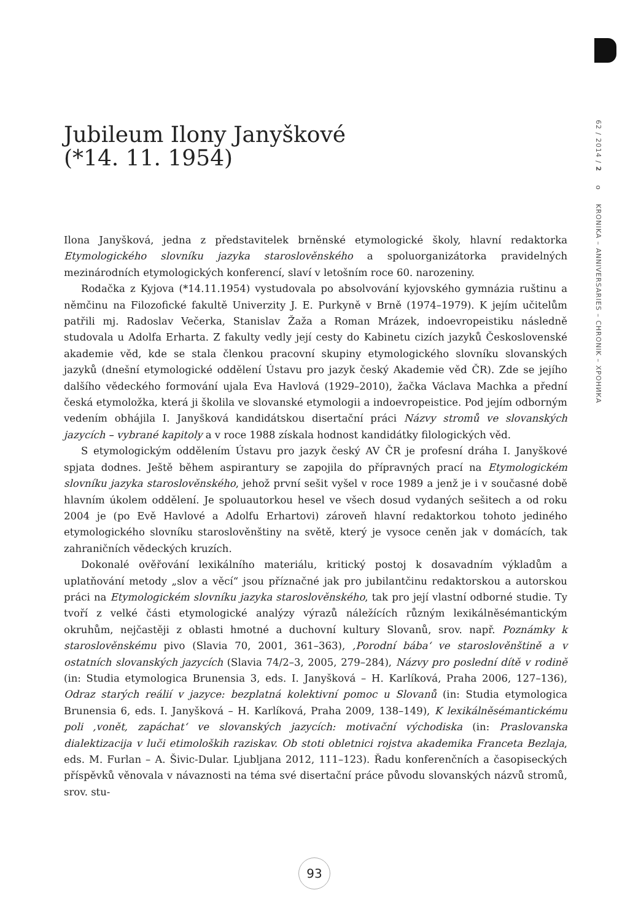62 / 2014 / 2 o KRONIKA – ANNIVERSARIES – CHRONIK – ХРОНИКА
Jubileum Ilony Janyškové
(*14. 11. 1954)
Ilona Janyšková, jedna z představitelek brněnské etymologické školy, hlavní redaktorka Etymologického slovníku jazyka staroslověnského a spoluorganizátorka pravidelných mezinárodních etymologických konferencí, slaví v letošním roce 60. narozeniny.
Rodačka z Kyjova (*14.11.1954) vystudovala po absolvování kyjovského gymnázia ruštinu a němčinu na Filozofické fakultě Univerzity J. E. Purkyně v Brně (1974–1979). K jejím učitelům patřili mj. Radoslav Večerka, Stanislav Žaža a Roman Mrázek, indoevropeistiku následně studovala u Adolfa Erharta. Z fakulty vedly její cesty do Kabinetu cizích jazyků Československé akademie věd, kde se stala členkou pracovní skupiny etymologického slovníku slovanských jazyků (dnešní etymologické oddělení Ústavu pro jazyk český Akademie věd ČR). Zde se jejího dalšího vědeckého formování ujala Eva Havlová (1929–2010), žačka Václava Machka a přední česká etymoložka, která ji školila ve slovanské etymologii a indoevropeistice. Pod jejím odborným vedením obhájila I. Janyšková kandidátskou disertační práci Názvy stromů ve slovanských jazycích – vybrané kapitoly a v roce 1988 získala hodnost kandidátky filologických věd.
S etymologickým oddělením Ústavu pro jazyk český AV ČR je profesní dráha I. Janyškové spjata dodnes. Ještě během aspirantury se zapojila do přípravných prací na Etymologickém slovníku jazyka staroslověnského, jehož první sešit vyšel v roce 1989 a jenž je i v současné době hlavním úkolem oddělení. Je spoluautorkou hesel ve všech dosud vydaných sešitech a od roku 2004 je (po Evě Havlové a Adolfu Erhartovi) zároveň hlavní redaktorkou tohoto jediného etymologického slovníku staroslověnštiny na světě, který je vysoce ceněn jak v domácích, tak zahraničních vědeckých kruzích.
Dokonalé ověřování lexikálního materiálu, kritický postoj k dosavadním výkladům a uplatňování metody „slov a věcí“ jsou příznačné jak pro jubilantčinu redaktorskou a autorskou práci na Etymologickém slovníku jazyka staroslověnského, tak pro její vlastní odborné studie. Ty tvoří z velké části etymologické analýzy výrazů náležících různým lexikálněsémantickým okruhům, nejčastěji z oblasti hmotné a duchovní kultury Slovanů, srov. např. Poznámky k staroslověnskému pivo (Slavia 70, 2001, 361–363), ‚Porodní bába‘ ve staroslověnštině a v ostatních slovanských jazycích (Slavia 74/2–3, 2005, 279–284), Názvy pro poslední dítě v rodině (in: Studia etymologica Brunensia 3, eds. I. Janyšková – H. Karlíková, Praha 2006, 127–136), Odraz starých reálií v jazyce: bezplatná kolektivní pomoc u Slovanů (in: Studia etymologica Brunensia 6, eds. I. Janyšková – H. Karlíková, Praha 2009, 138–149), K lexikálněsémantickému poli ‚vonět, zapáchat‘ ve slovanských jazycích: motivační východiska (in: Praslovanska dialektizacija v luči etimoloških raziskav. Ob stoti obletnici rojstva akademika Franceta Bezlaja, eds. M. Furlan – A. Šivic-Dular. Ljubljana 2012, 111–123). Řadu konferenčních a časopiseckých příspěvků věnovala v návaznosti na téma své disertační práce původu slovanských názvů stromů, srov. stu-
93